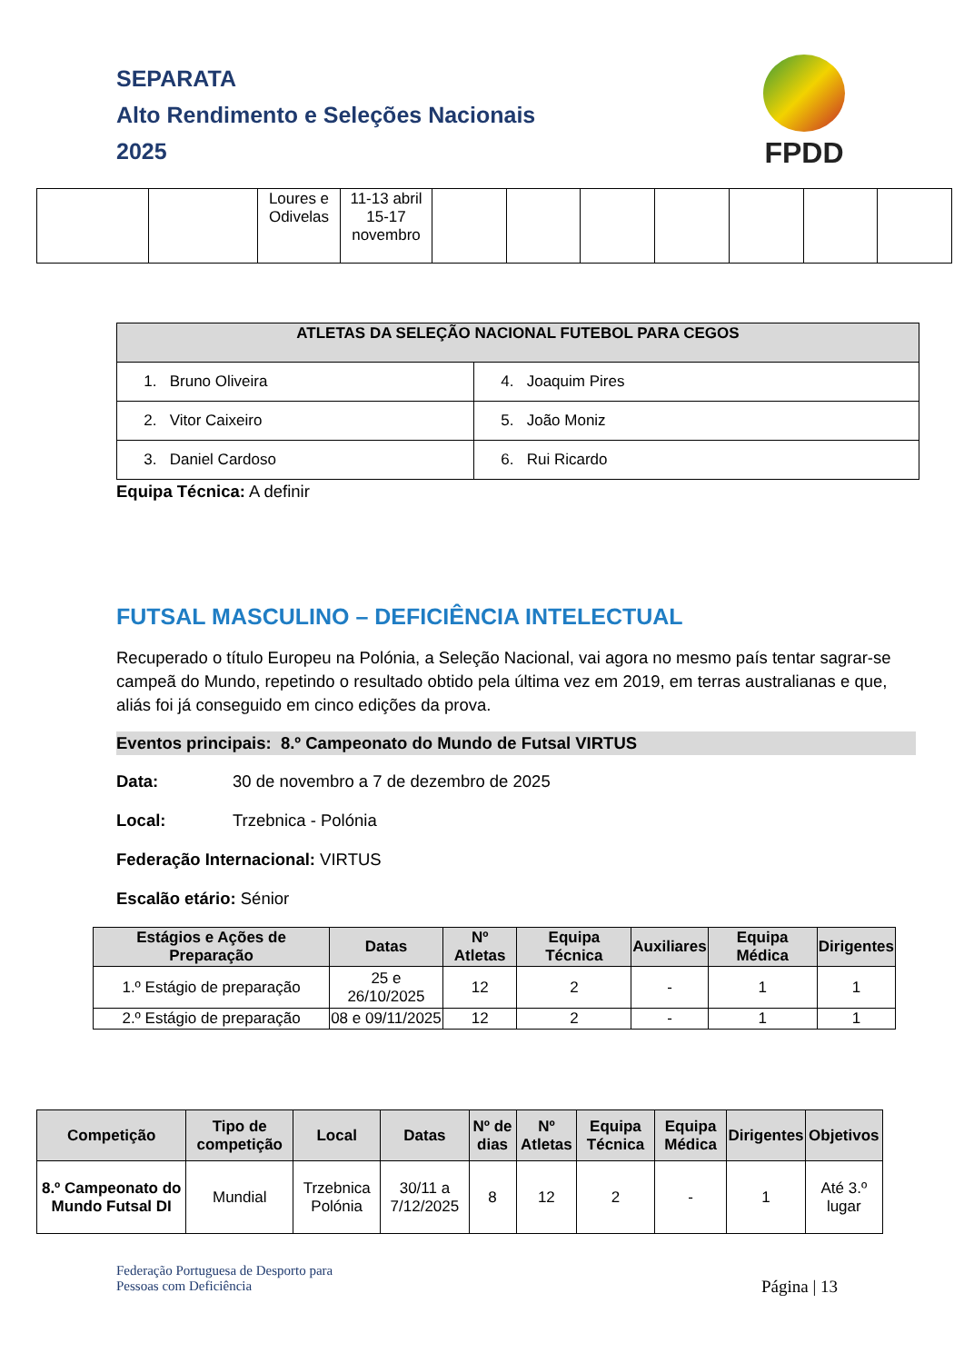SEPARATA
Alto Rendimento e Seleções Nacionais
2025
FPDD
| | | Loures e Odivelas | 11-13 abril 15-17 novembro | | | | | | | |
| ATLETAS DA SELEÇÃO NACIONAL FUTEBOL PARA CEGOS | |
| --- | --- |
| 1. Bruno Oliveira | 4. Joaquim Pires |
| 2. Vitor Caixeiro | 5. João Moniz |
| 3. Daniel Cardoso | 6. Rui Ricardo |
Equipa Técnica: A definir
FUTSAL MASCULINO – DEFICIÊNCIA INTELECTUAL
Recuperado o título Europeu na Polónia, a Seleção Nacional, vai agora no mesmo país tentar sagrar-se campeã do Mundo, repetindo o resultado obtido pela última vez em 2019, em terras australianas e que, aliás foi já conseguido em cinco edições da prova.
Eventos principais: 8.º Campeonato do Mundo de Futsal VIRTUS
Data: 30 de novembro a 7 de dezembro de 2025
Local: Trzebnica - Polónia
Federação Internacional: VIRTUS
Escalão etário: Sénior
| Estágios e Ações de Preparação | Datas | Nº Atletas | Equipa Técnica | Auxiliares | Equipa Médica | Dirigentes |
| --- | --- | --- | --- | --- | --- | --- |
| 1.º Estágio de preparação | 25 e 26/10/2025 | 12 | 2 | - | 1 | 1 |
| 2.º Estágio de preparação | 08 e 09/11/2025 | 12 | 2 | - | 1 | 1 |
| Competição | Tipo de competição | Local | Datas | Nº de dias | Nº Atletas | Equipa Técnica | Equipa Médica | Dirigentes | Objetivos |
| --- | --- | --- | --- | --- | --- | --- | --- | --- | --- |
| 8.º Campeonato do Mundo Futsal DI | Mundial | Trzebnica Polónia | 30/11 a 7/12/2025 | 8 | 12 | 2 | - | 1 | Até 3.º lugar |
Federação Portuguesa de Desporto para
Pessoas com Deficiência
Página | 13